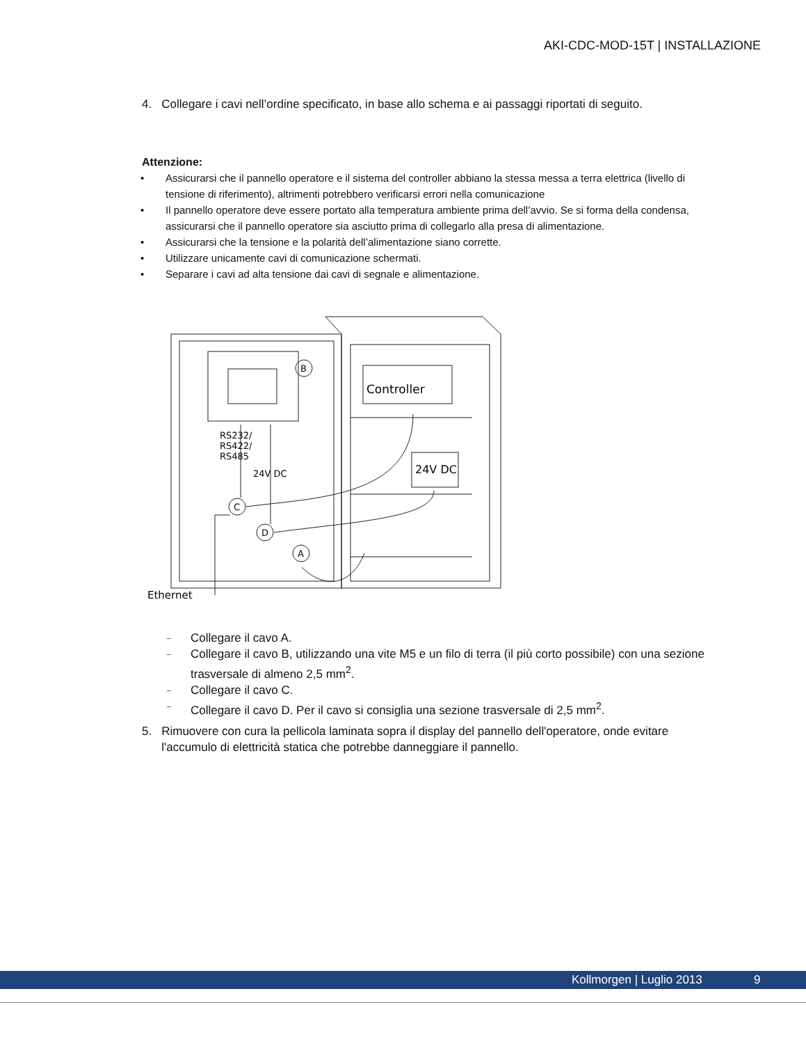AKI-CDC-MOD-15T | INSTALLAZIONE
4. Collegare i cavi nell’ordine specificato, in base allo schema e ai passaggi riportati di seguito.
Attenzione:
• Assicurarsi che il pannello operatore e il sistema del controller abbiano la stessa messa a terra elettrica (livello di tensione di riferimento), altrimenti potrebbero verificarsi errori nella comunicazione
• Il pannello operatore deve essere portato alla temperatura ambiente prima dell’avvio. Se si forma della condensa, assicurarsi che il pannello operatore sia asciutto prima di collegarlo alla presa di alimentazione.
• Assicurarsi che la tensione e la polarità dell’alimentazione siano corrette.
• Utilizzare unicamente cavi di comunicazione schermati.
• Separare i cavi ad alta tensione dai cavi di segnale e alimentazione.
B
C
D
A
Controller
24V DC
RS232/
RS422/
RS485
24V DC
Ethernet
– Collegare il cavo A.
– Collegare il cavo B, utilizzando una vite M5 e un filo di terra (il più corto possibile) con una sezione trasversale di almeno 2,5 mm<sup>2</sup>.
– Collegare il cavo C.
– Collegare il cavo D. Per il cavo si consiglia una sezione trasversale di 2,5 mm<sup>2</sup>.
5. Rimuovere con cura la pellicola laminata sopra il display del pannello dell'operatore, onde evitare l'accumulo di elettricità statica che potrebbe danneggiare il pannello.
Kollmorgen | Luglio 2013 9